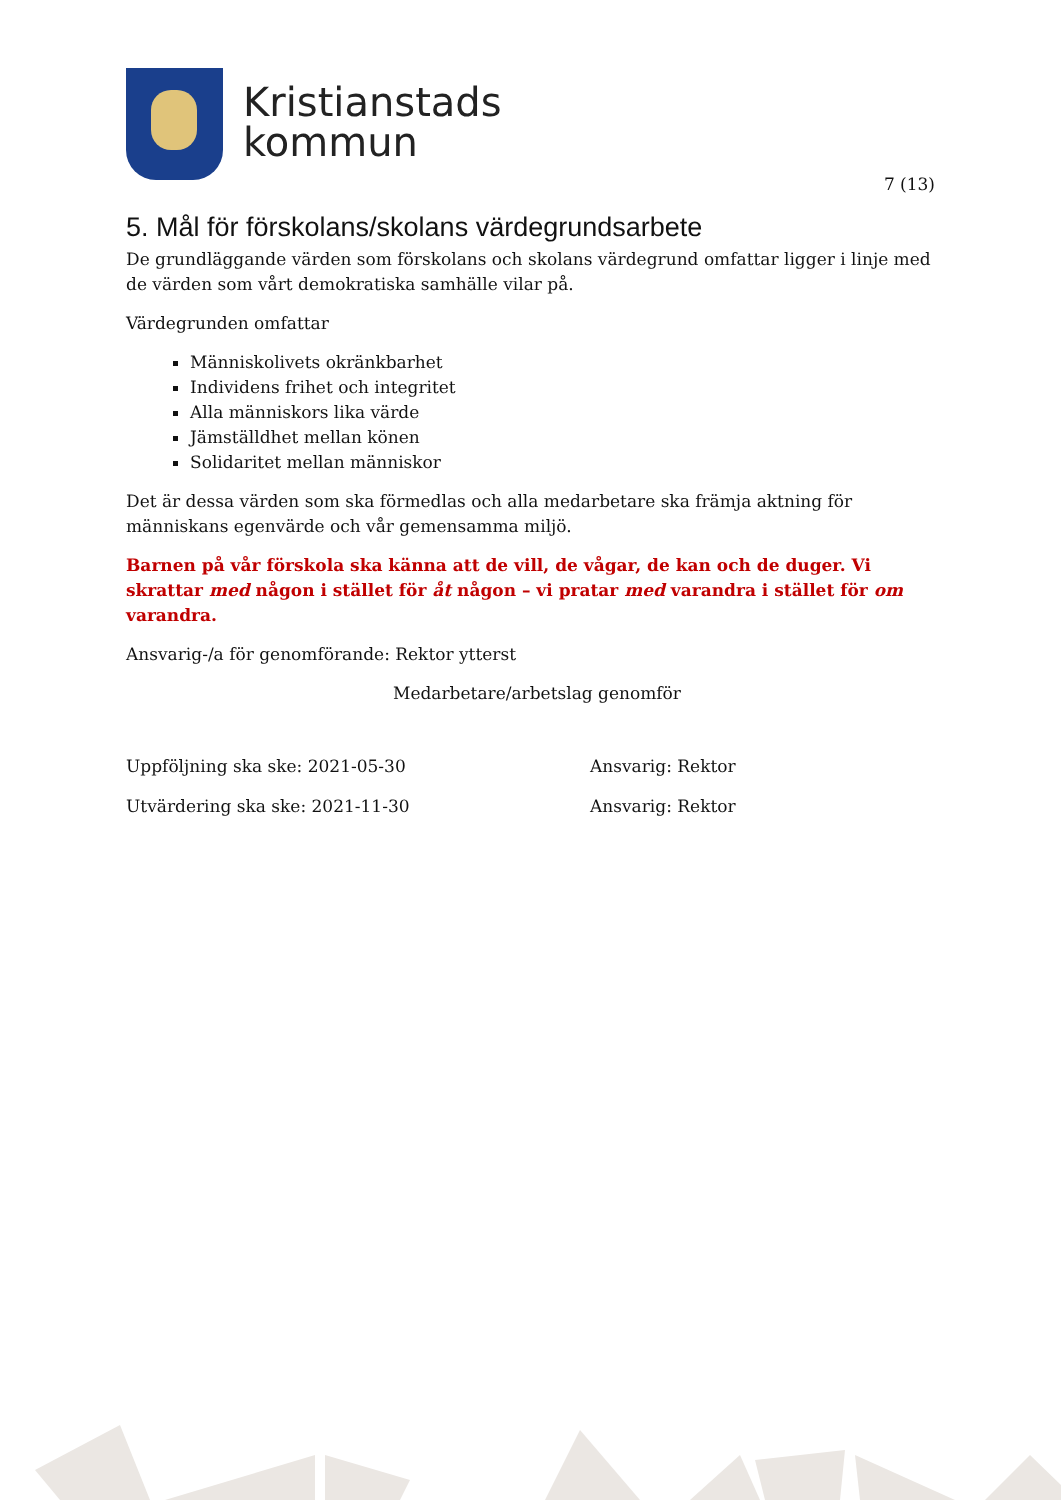Kristianstads
kommun
7 (13)
5. Mål för förskolans/skolans värdegrundsarbete
De grundläggande värden som förskolans och skolans värdegrund omfattar ligger i linje med de värden som vårt demokratiska samhälle vilar på.
Värdegrunden omfattar
Människolivets okränkbarhet
Individens frihet och integritet
Alla människors lika värde
Jämställdhet mellan könen
Solidaritet mellan människor
Det är dessa värden som ska förmedlas och alla medarbetare ska främja aktning för människans egenvärde och vår gemensamma miljö.
Barnen på vår förskola ska känna att de vill, de vågar, de kan och de duger. Vi skrattar med någon i stället för åt någon – vi pratar med varandra i stället för om varandra.
Ansvarig-/a för genomförande: Rektor ytterst
Medarbetare/arbetslag genomför
Uppföljning ska ske: 2021-05-30 Ansvarig: Rektor
Utvärdering ska ske: 2021-11-30 Ansvarig: Rektor